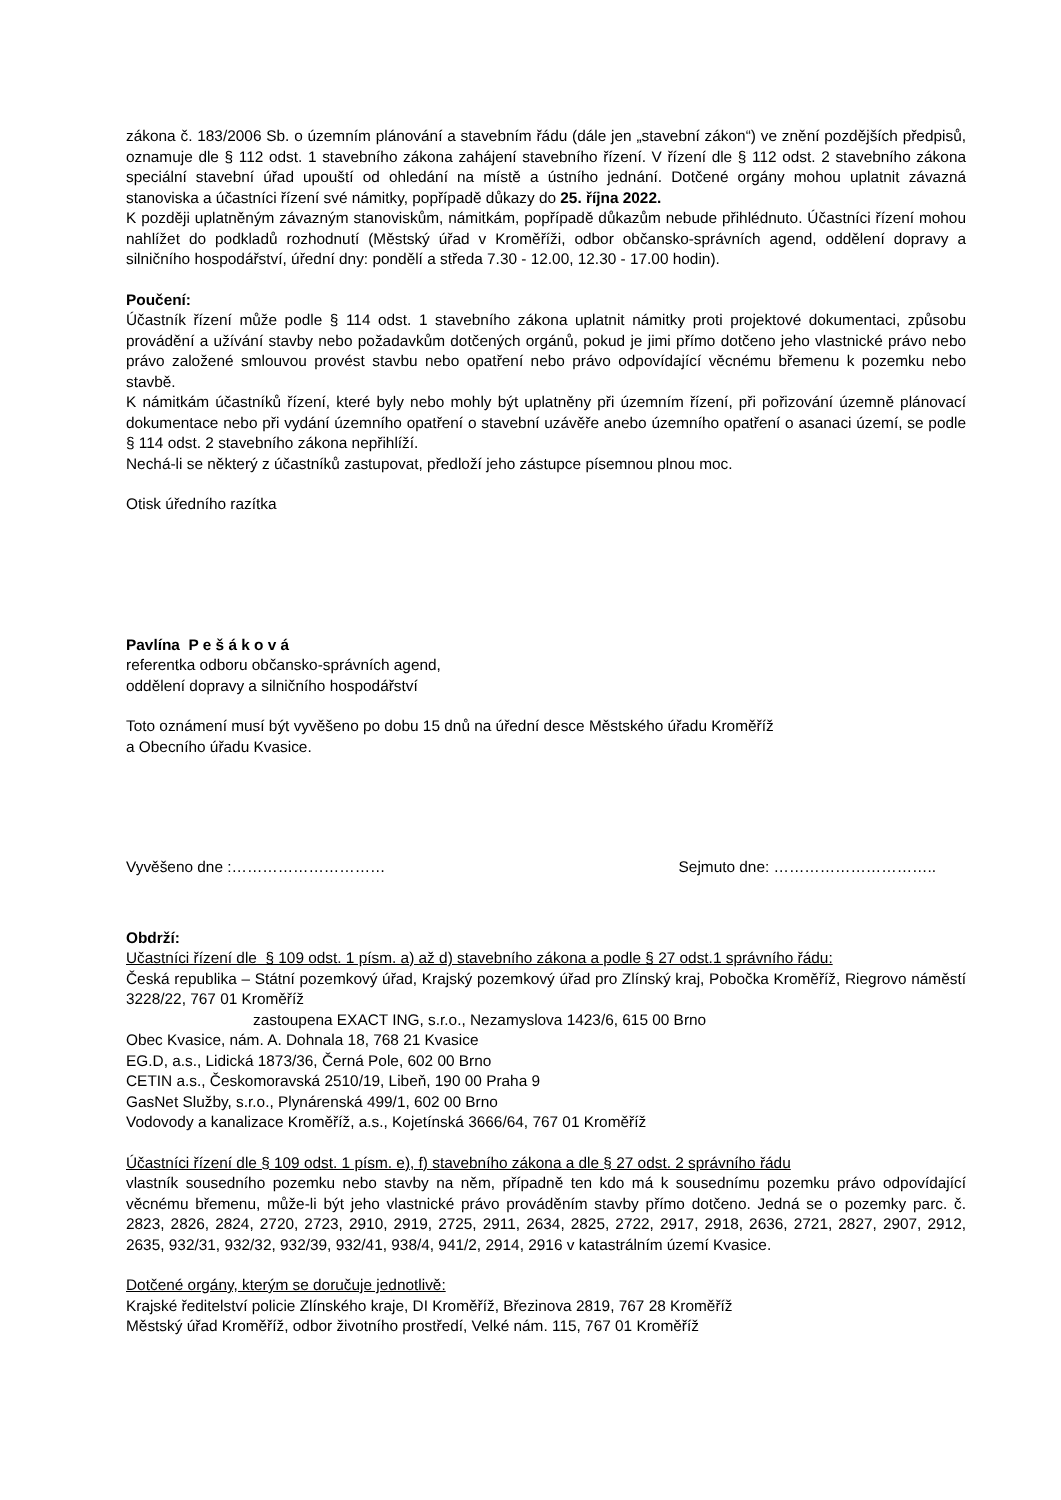zákona č. 183/2006 Sb. o územním plánování a stavebním řádu (dále jen „stavební zákon“) ve znění pozdějších předpisů, oznamuje dle § 112 odst. 1 stavebního zákona zahájení stavebního řízení. V řízení dle § 112 odst. 2 stavebního zákona speciální stavební úřad upouští od ohledání na místě a ústního jednání. Dotčené orgány mohou uplatnit závazná stanoviska a účastníci řízení své námitky, popřípadě důkazy do 25. října 2022.
K později uplatněným závazným stanoviskům, námitkám, popřípadě důkazům nebude přihlédnuto. Účastníci řízení mohou nahlížet do podkladů rozhodnutí (Městský úřad v Kroměříži, odbor občansko-správních agend, oddělení dopravy a silničního hospodářství, úřední dny: pondělí a středa 7.30 - 12.00, 12.30 - 17.00 hodin).
Poučení:
Účastník řízení může podle § 114 odst. 1 stavebního zákona uplatnit námitky proti projektové dokumentaci, způsobu provádění a užívání stavby nebo požadavkům dotčených orgánů, pokud je jimi přímo dotčeno jeho vlastnické právo nebo právo založené smlouvou provést stavbu nebo opatření nebo právo odpovídající věcnému břemenu k pozemku nebo stavbě.
K námitkám účastníků řízení, které byly nebo mohly být uplatněny při územním řízení, při pořizování územně plánovací dokumentace nebo při vydání územního opatření o stavební uzávěře anebo územního opatření o asanaci území, se podle § 114 odst. 2 stavebního zákona nepřihlíží.
Nechá-li se některý z účastníků zastupovat, předloží jeho zástupce písemnou plnou moc.
Otisk úředního razítka
Pavlína P e š á k o v á
referentka odboru občansko-správních agend,
oddělení dopravy a silničního hospodářství
Toto oznámení musí být vyvěšeno po dobu 15 dnů na úřední desce Městského úřadu Kroměříž
a Obecního úřadu Kvasice.
Vyvěšeno dne :………………………… Sejmuto dne: …………………………..
Obdrží:
Učastníci řízení dle § 109 odst. 1 písm. a) až d) stavebního zákona a podle § 27 odst.1 správního řádu:
Česká republika – Státní pozemkový úřad, Krajský pozemkový úřad pro Zlínský kraj, Pobočka Kroměříž, Riegrovo náměstí 3228/22, 767 01 Kroměříž
zastoupena EXACT ING, s.r.o., Nezamyslova 1423/6, 615 00 Brno
Obec Kvasice, nám. A. Dohnala 18, 768 21 Kvasice
EG.D, a.s., Lidická 1873/36, Černá Pole, 602 00 Brno
CETIN a.s., Českomoravská 2510/19, Libeň, 190 00 Praha 9
GasNet Služby, s.r.o., Plynárenská 499/1, 602 00 Brno
Vodovody a kanalizace Kroměříž, a.s., Kojetínská 3666/64, 767 01 Kroměříž
Účastníci řízení dle § 109 odst. 1 písm. e), f) stavebního zákona a dle § 27 odst. 2 správního řádu
vlastník sousedního pozemku nebo stavby na něm, případně ten kdo má k sousednímu pozemku právo odpovídající věcnému břemenu, může-li být jeho vlastnické právo prováděním stavby přímo dotčeno. Jedná se o pozemky parc. č. 2823, 2826, 2824, 2720, 2723, 2910, 2919, 2725, 2911, 2634, 2825, 2722, 2917, 2918, 2636, 2721, 2827, 2907, 2912, 2635, 932/31, 932/32, 932/39, 932/41, 938/4, 941/2, 2914, 2916 v katastrálním území Kvasice.
Dotčené orgány, kterým se doručuje jednotlivě:
Krajské ředitelství policie Zlínského kraje, DI Kroměříž, Březinova 2819, 767 28 Kroměříž
Městský úřad Kroměříž, odbor životního prostředí, Velké nám. 115, 767 01 Kroměříž